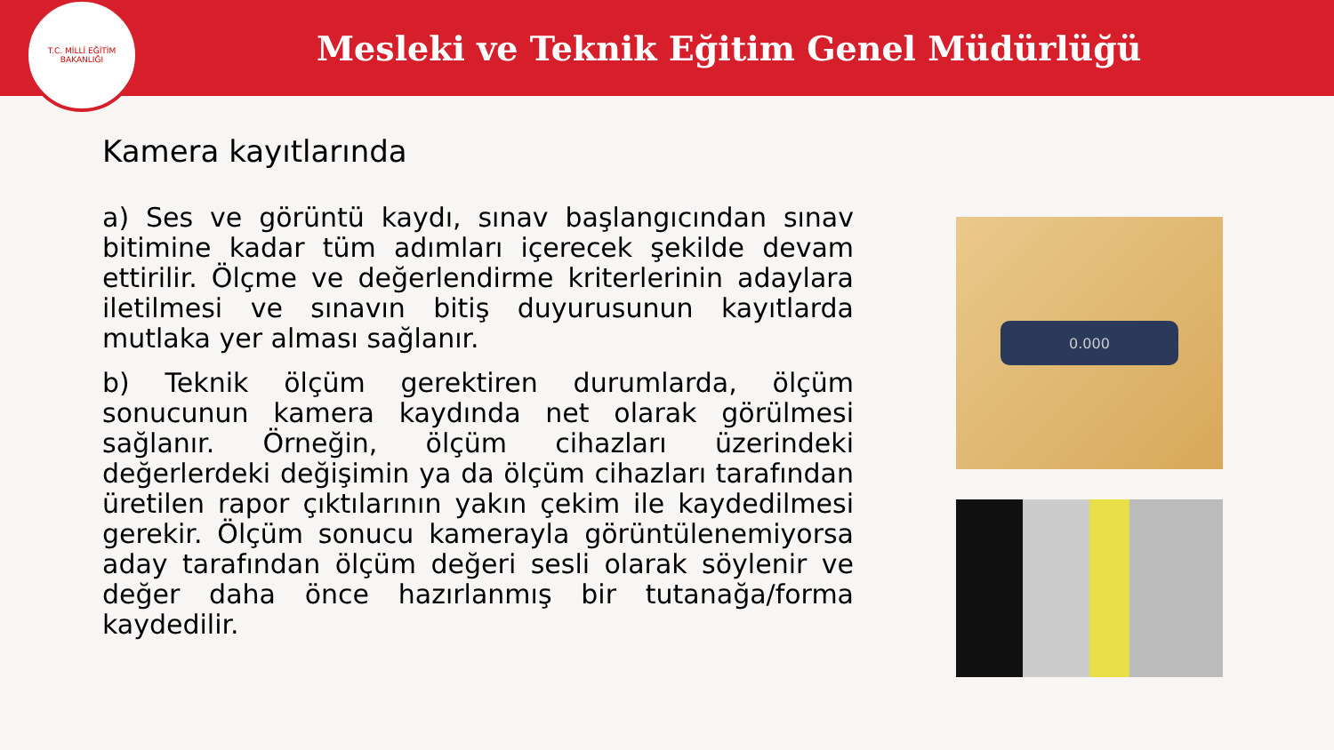T.C. MİLLİ EĞİTİM BAKANLIĞI
Mesleki ve Teknik Eğitim Genel Müdürlüğü
Kamera kayıtlarında
a) Ses ve görüntü kaydı, sınav başlangıcından sınav bitimine kadar tüm adımları içerecek şekilde devam ettirilir. Ölçme ve değerlendirme kriterlerinin adaylara iletilmesi ve sınavın bitiş duyurusunun kayıtlarda mutlaka yer alması sağlanır.
b) Teknik ölçüm gerektiren durumlarda, ölçüm sonucunun kamera kaydında net olarak görülmesi sağlanır. Örneğin, ölçüm cihazları üzerindeki değerlerdeki değişimin ya da ölçüm cihazları tarafından üretilen rapor çıktılarının yakın çekim ile kaydedilmesi gerekir. Ölçüm sonucu kamerayla görüntülenemiyorsa aday tarafından ölçüm değeri sesli olarak söylenir ve değer daha önce hazırlanmış bir tutanağa/forma kaydedilir.
0.000